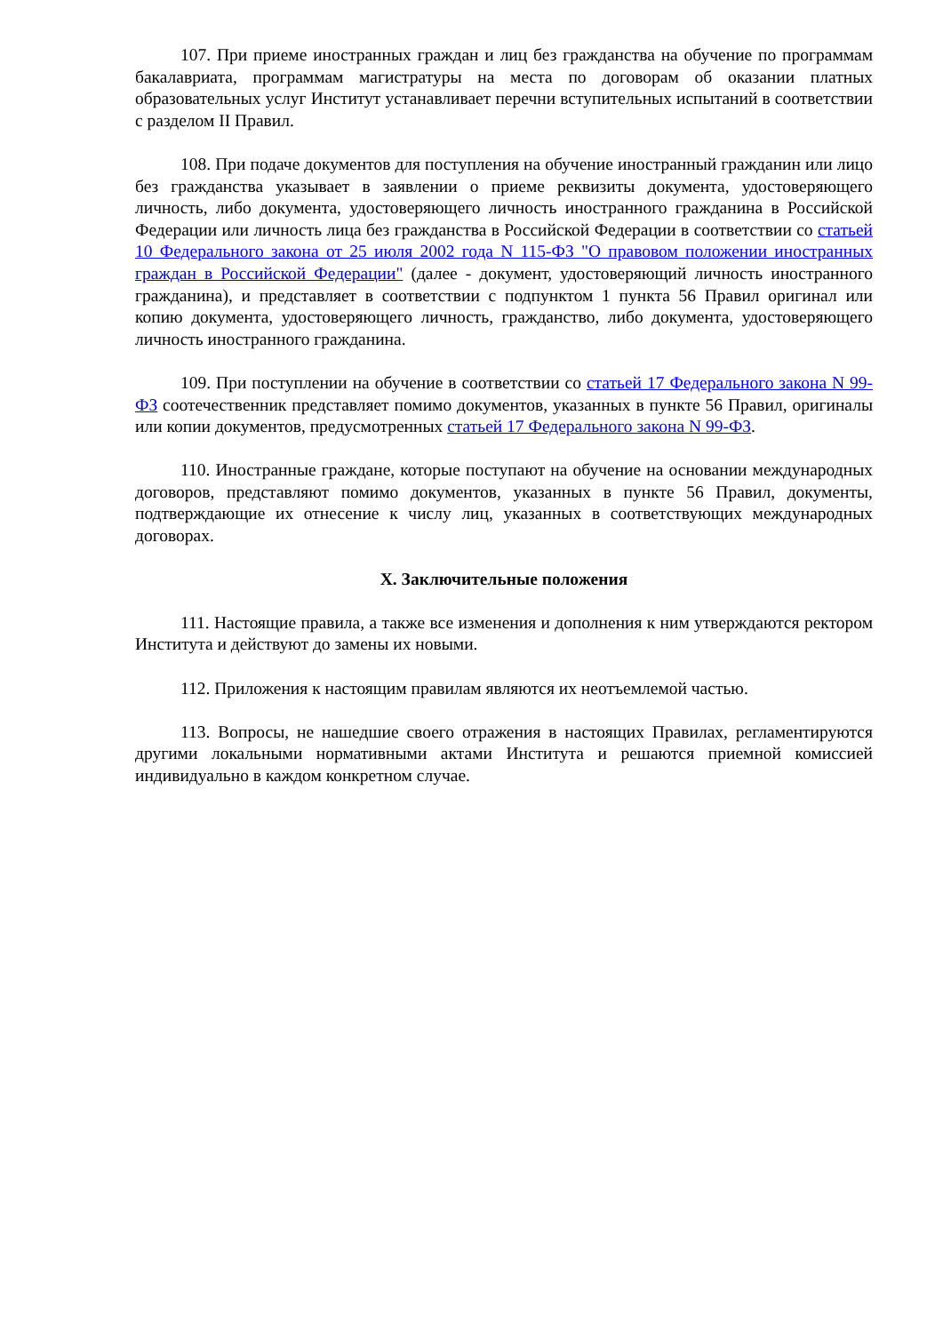107. При приеме иностранных граждан и лиц без гражданства на обучение по программам бакалавриата, программам магистратуры на места по договорам об оказании платных образовательных услуг Институт устанавливает перечни вступительных испытаний в соответствии с разделом II Правил.
108. При подаче документов для поступления на обучение иностранный гражданин или лицо без гражданства указывает в заявлении о приеме реквизиты документа, удостоверяющего личность, либо документа, удостоверяющего личность иностранного гражданина в Российской Федерации или личность лица без гражданства в Российской Федерации в соответствии со статьей 10 Федерального закона от 25 июля 2002 года N 115-ФЗ "О правовом положении иностранных граждан в Российской Федерации" (далее - документ, удостоверяющий личность иностранного гражданина), и представляет в соответствии с подпунктом 1 пункта 56 Правил оригинал или копию документа, удостоверяющего личность, гражданство, либо документа, удостоверяющего личность иностранного гражданина.
109. При поступлении на обучение в соответствии со статьей 17 Федерального закона N 99-ФЗ соотечественник представляет помимо документов, указанных в пункте 56 Правил, оригиналы или копии документов, предусмотренных статьей 17 Федерального закона N 99-ФЗ.
110. Иностранные граждане, которые поступают на обучение на основании международных договоров, представляют помимо документов, указанных в пункте 56 Правил, документы, подтверждающие их отнесение к числу лиц, указанных в соответствующих международных договорах.
X. Заключительные положения
111. Настоящие правила, а также все изменения и дополнения к ним утверждаются ректором Института и действуют до замены их новыми.
112. Приложения к настоящим правилам являются их неотъемлемой частью.
113. Вопросы, не нашедшие своего отражения в настоящих Правилах, регламентируются другими локальными нормативными актами Института и решаются приемной комиссией индивидуально в каждом конкретном случае.